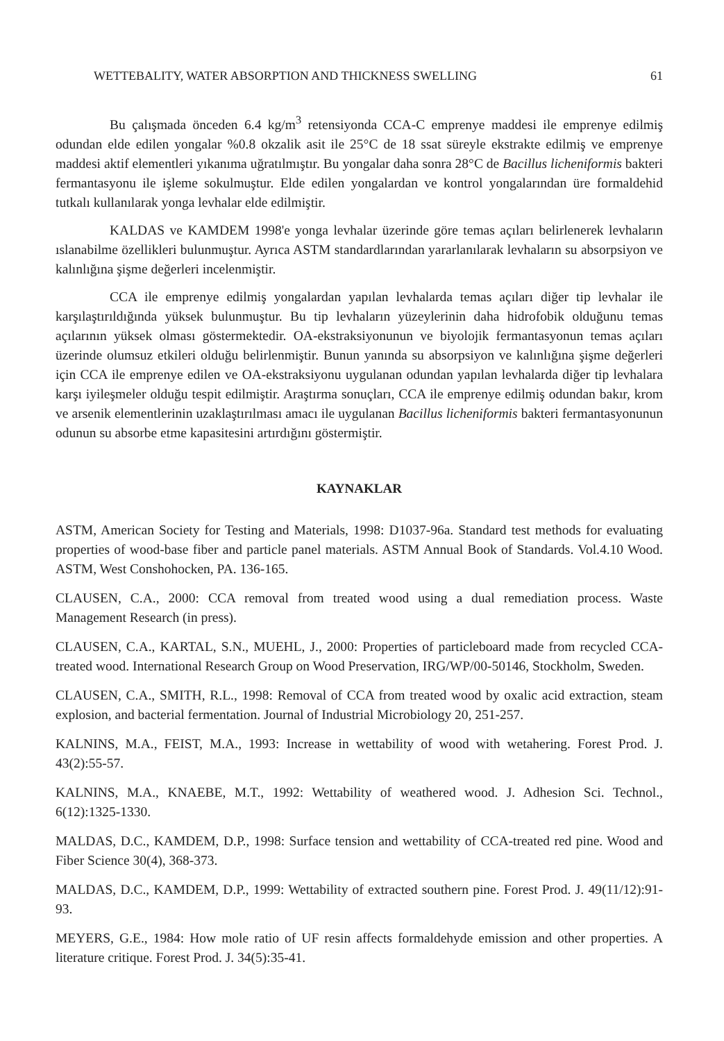WETTEBALITY, WATER ABSORPTION AND THICKNESS SWELLING 61
Bu çalışmada önceden 6.4 kg/m<sup>3</sup> retensiyonda CCA-C emprenye maddesi ile emprenye edilmiş odundan elde edilen yongalar %0.8 okzalik asit ile 25°C de 18 ssat süreyle ekstrakte edilmiş ve emprenye maddesi aktif elementleri yıkanıma uğratılmıştır. Bu yongalar daha sonra 28°C de Bacillus licheniformis bakteri fermantasyonu ile işleme sokulmuştur. Elde edilen yongalardan ve kontrol yongalarından üre formaldehid tutkalı kullanılarak yonga levhalar elde edilmiştir.
KALDAS ve KAMDEM 1998'e yonga levhalar üzerinde göre temas açıları belirlenerek levhaların ıslanabilme özellikleri bulunmuştur. Ayrıca ASTM standardlarından yararlanılarak levhaların su absorpsiyon ve kalınlığına şişme değerleri incelenmiştir.
CCA ile emprenye edilmiş yongalardan yapılan levhalarda temas açıları diğer tip levhalar ile karşılaştırıldığında yüksek bulunmuştur. Bu tip levhaların yüzeylerinin daha hidrofobik olduğunu temas açılarının yüksek olması göstermektedir. OA-ekstraksiyonunun ve biyolojik fermantasyonun temas açıları üzerinde olumsuz etkileri olduğu belirlenmiştir. Bunun yanında su absorpsiyon ve kalınlığına şişme değerleri için CCA ile emprenye edilen ve OA-ekstraksiyonu uygulanan odundan yapılan levhalarda diğer tip levhalara karşı iyileşmeler olduğu tespit edilmiştir. Araştırma sonuçları, CCA ile emprenye edilmiş odundan bakır, krom ve arsenik elementlerinin uzaklaştırılması amacı ile uygulanan Bacillus licheniformis bakteri fermantasyonunun odunun su absorbe etme kapasitesini artırdığını göstermiştir.
KAYNAKLAR
ASTM, American Society for Testing and Materials, 1998: D1037-96a. Standard test methods for evaluating properties of wood-base fiber and particle panel materials. ASTM Annual Book of Standards. Vol.4.10 Wood. ASTM, West Conshohocken, PA. 136-165.
CLAUSEN, C.A., 2000: CCA removal from treated wood using a dual remediation process. Waste Management Research (in press).
CLAUSEN, C.A., KARTAL, S.N., MUEHL, J., 2000: Properties of particleboard made from recycled CCA-treated wood. International Research Group on Wood Preservation, IRG/WP/00-50146, Stockholm, Sweden.
CLAUSEN, C.A., SMITH, R.L., 1998: Removal of CCA from treated wood by oxalic acid extraction, steam explosion, and bacterial fermentation. Journal of Industrial Microbiology 20, 251-257.
KALNINS, M.A., FEIST, M.A., 1993: Increase in wettability of wood with wetahering. Forest Prod. J. 43(2):55-57.
KALNINS, M.A., KNAEBE, M.T., 1992: Wettability of weathered wood. J. Adhesion Sci. Technol., 6(12):1325-1330.
MALDAS, D.C., KAMDEM, D.P., 1998: Surface tension and wettability of CCA-treated red pine. Wood and Fiber Science 30(4), 368-373.
MALDAS, D.C., KAMDEM, D.P., 1999: Wettability of extracted southern pine. Forest Prod. J. 49(11/12):91-93.
MEYERS, G.E., 1984: How mole ratio of UF resin affects formaldehyde emission and other properties. A literature critique. Forest Prod. J. 34(5):35-41.